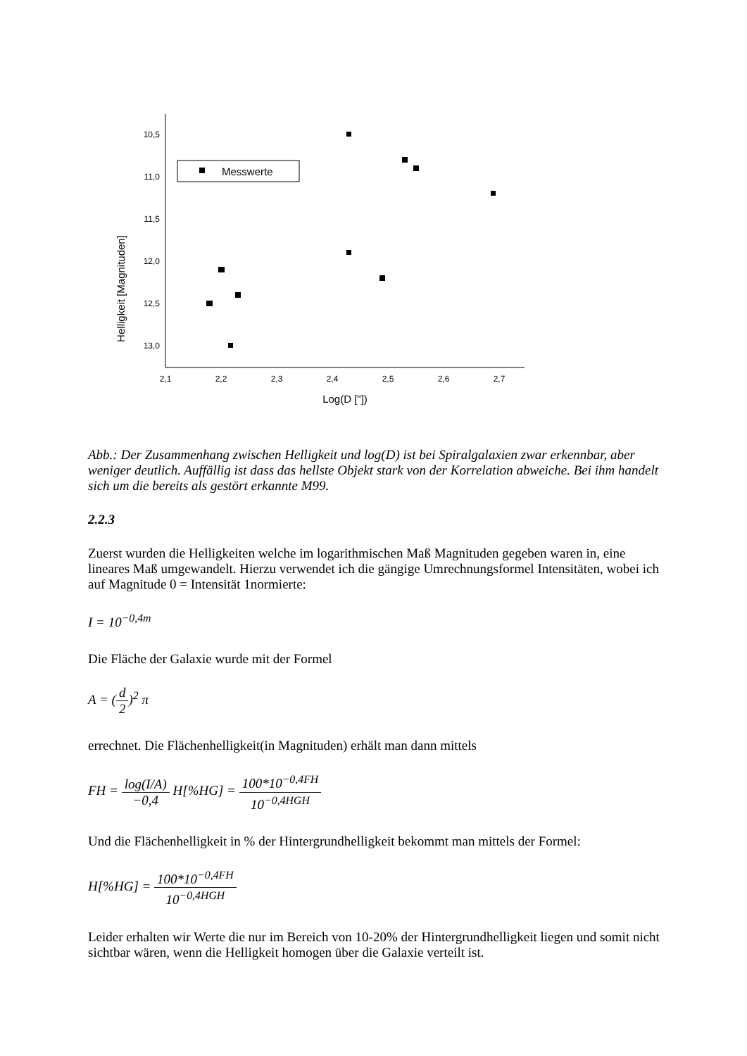Helligkeit [Magnituden]
10,5
11,0
11,5
12,0
12,5
13,0
2,1
2,2
2,3
2,4
2,5
2,6
2,7
Log(D ["])
Messwerte
Abb.: Der Zusammenhang zwischen Helligkeit und log(D) ist bei Spiralgalaxien zwar erkennbar, aber weniger deutlich. Auffällig ist dass das hellste Objekt stark von der Korrelation abweiche. Bei ihm handelt sich um die bereits als gestört erkannte M99.
2.2.3
Zuerst wurden die Helligkeiten welche im logarithmischen Maß Magnituden gegeben waren in, eine lineares Maß umgewandelt. Hierzu verwendet ich die gängige Umrechnungsformel Intensitäten, wobei ich auf Magnitude 0 = Intensität 1normierte:
I = 10<sup>−0,4m</sup>
Die Fläche der Galaxie wurde mit der Formel
A = (d 2)<sup>2</sup> π
errechnet. Die Flächenhelligkeit(in Magnituden) erhält man dann mittels
FH = log(I/A) −0,4 H[%HG] = 100*10<sup>−0,4FH</sup> 10<sup>−0,4HGH</sup>
Und die Flächenhelligkeit in % der Hintergrundhelligkeit bekommt man mittels der Formel:
H[%HG] = 100*10<sup>−0,4FH</sup> 10<sup>−0,4HGH</sup>
Leider erhalten wir Werte die nur im Bereich von 10-20% der Hintergrundhelligkeit liegen und somit nicht sichtbar wären, wenn die Helligkeit homogen über die Galaxie verteilt ist.